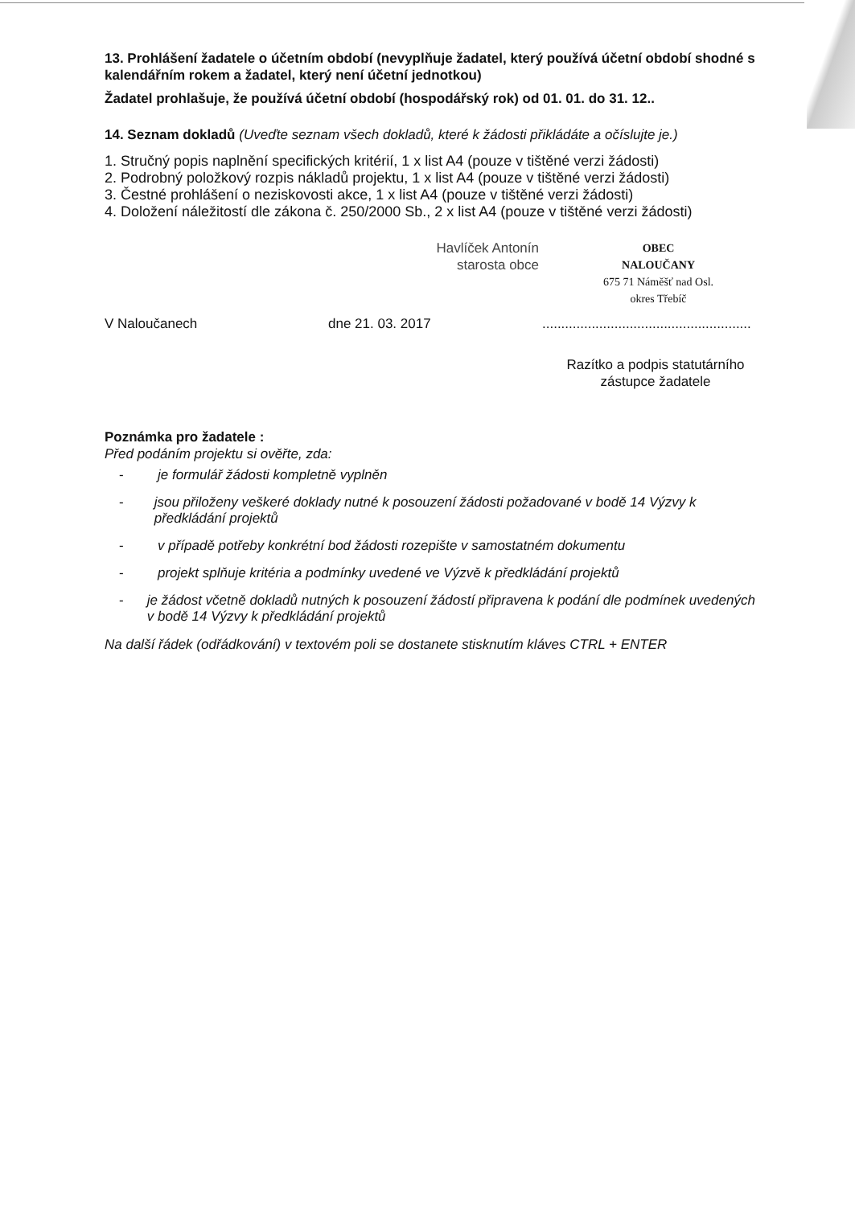13. Prohlášení žadatele o účetním období (nevyplňuje žadatel, který používá účetní období shodné s kalendářním rokem a žadatel, který není účetní jednotkou)
Žadatel prohlašuje, že používá účetní období (hospodářský rok) od 01. 01. do 31. 12..
14. Seznam dokladů (Uveďte seznam všech dokladů, které k žádosti přikládáte a očíslujte je.)
1. Stručný popis naplnění specifických kritérií, 1 x list A4 (pouze v tištěné verzi žádosti)
2. Podrobný položkový rozpis nákladů projektu, 1 x list A4 (pouze v tištěné verzi žádosti)
3. Čestné prohlášení o neziskovosti akce, 1 x list A4 (pouze v tištěné verzi žádosti)
4. Doložení náležitostí dle zákona č. 250/2000 Sb., 2 x list A4 (pouze v tištěné verzi žádosti)
Havlíček Antonín
starosta obce
OBEC
NALOUČANY
675 71 Náměšť nad Osl.
okres Třebíč
V Naloučanech dne 21. 03. 2017 .......................................................
Razítko a podpis statutárního zástupce žadatele
Poznámka pro žadatele :
Před podáním projektu si ověřte, zda:
- je formulář žádosti kompletně vyplněn
- jsou přiloženy veškeré doklady nutné k posouzení žádosti požadované v bodě 14 Výzvy k předkládání projektů
- v případě potřeby konkrétní bod žádosti rozepište v samostatném dokumentu
- projekt splňuje kritéria a podmínky uvedené ve Výzvě k předkládání projektů
- je žádost včetně dokladů nutných k posouzení žádostí připravena k podání dle podmínek uvedených v bodě 14 Výzvy k předkládání projektů
Na další řádek (odřádkování) v textovém poli se dostanete stisknutím kláves CTRL + ENTER